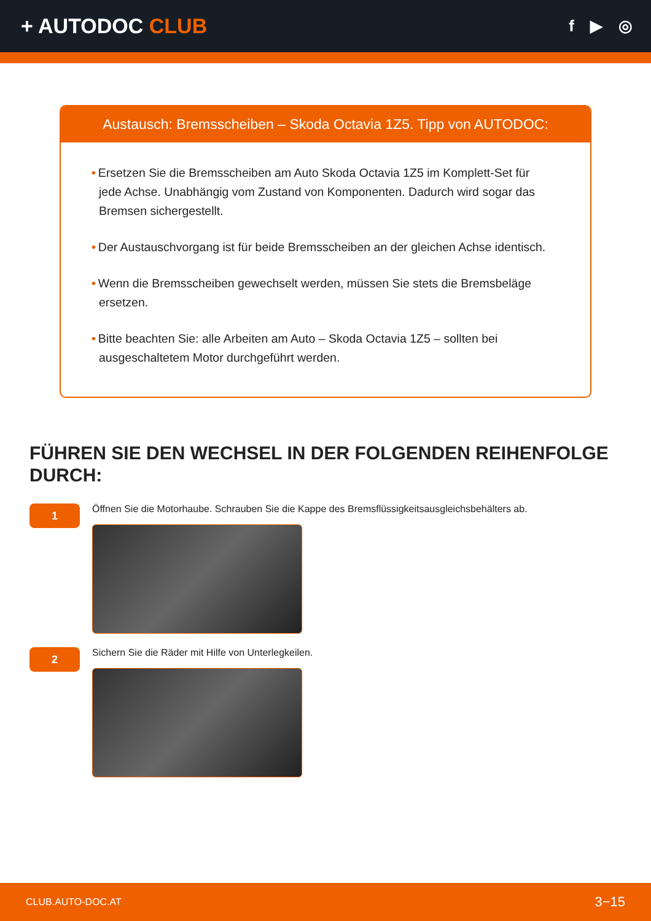+ AUTODOC CLUB
f ▶ ◎
Austausch: Bremsscheiben – Skoda Octavia 1Z5. Tipp von AUTODOC:
• Ersetzen Sie die Bremsscheiben am Auto Skoda Octavia 1Z5 im Komplett-Set für jede Achse. Unabhängig vom Zustand von Komponenten. Dadurch wird sogar das Bremsen sichergestellt.
• Der Austauschvorgang ist für beide Bremsscheiben an der gleichen Achse identisch.
• Wenn die Bremsscheiben gewechselt werden, müssen Sie stets die Bremsbeläge ersetzen.
• Bitte beachten Sie: alle Arbeiten am Auto – Skoda Octavia 1Z5 – sollten bei ausgeschaltetem Motor durchgeführt werden.
FÜHREN SIE DEN WECHSEL IN DER FOLGENDEN REIHENFOLGE DURCH:
1
Öffnen Sie die Motorhaube. Schrauben Sie die Kappe des Bremsflüssigkeitsausgleichsbehälters ab.
2
Sichern Sie die Räder mit Hilfe von Unterlegkeilen.
CLUB.AUTO-DOC.AT 3−15